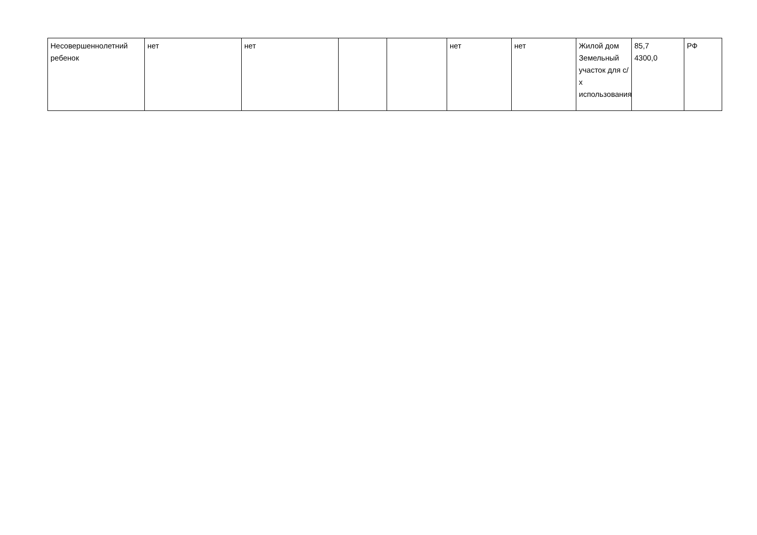| Несовершеннолетний ребенок | нет | нет | | | нет | нет | Жилой дом Земельный участок для с/х использования | 85,7 4300,0 | РФ |